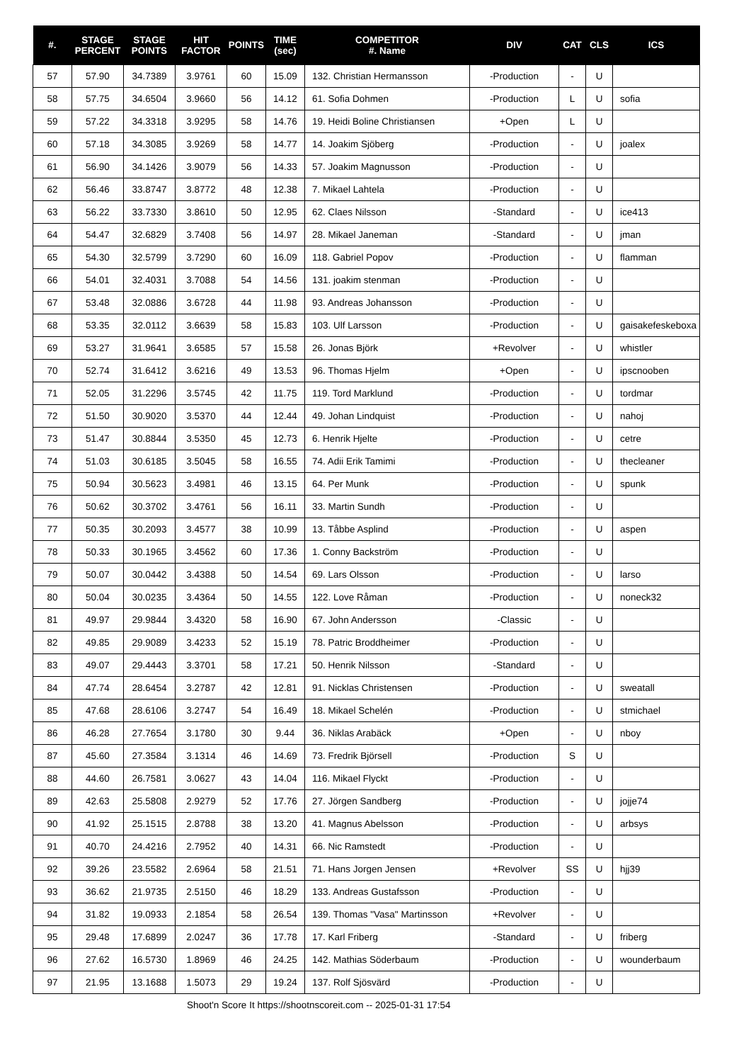| #. | STAGE PERCENT | STAGE POINTS | HIT FACTOR | POINTS | TIME (sec) | COMPETITOR #. Name | DIV | CAT | CLS | ICS |
| --- | --- | --- | --- | --- | --- | --- | --- | --- | --- | --- |
| 57 | 57.90 | 34.7389 | 3.9761 | 60 | 15.09 | 132. Christian Hermansson | -Production | - | U | |
| 58 | 57.75 | 34.6504 | 3.9660 | 56 | 14.12 | 61. Sofia Dohmen | -Production | L | U | sofia |
| 59 | 57.22 | 34.3318 | 3.9295 | 58 | 14.76 | 19. Heidi Boline Christiansen | +Open | L | U | |
| 60 | 57.18 | 34.3085 | 3.9269 | 58 | 14.77 | 14. Joakim Sjöberg | -Production | - | U | joalex |
| 61 | 56.90 | 34.1426 | 3.9079 | 56 | 14.33 | 57. Joakim Magnusson | -Production | - | U | |
| 62 | 56.46 | 33.8747 | 3.8772 | 48 | 12.38 | 7. Mikael Lahtela | -Production | - | U | |
| 63 | 56.22 | 33.7330 | 3.8610 | 50 | 12.95 | 62. Claes Nilsson | -Standard | - | U | ice413 |
| 64 | 54.47 | 32.6829 | 3.7408 | 56 | 14.97 | 28. Mikael Janeman | -Standard | - | U | jman |
| 65 | 54.30 | 32.5799 | 3.7290 | 60 | 16.09 | 118. Gabriel Popov | -Production | - | U | flamman |
| 66 | 54.01 | 32.4031 | 3.7088 | 54 | 14.56 | 131. joakim stenman | -Production | - | U | |
| 67 | 53.48 | 32.0886 | 3.6728 | 44 | 11.98 | 93. Andreas Johansson | -Production | - | U | |
| 68 | 53.35 | 32.0112 | 3.6639 | 58 | 15.83 | 103. Ulf Larsson | -Production | - | U | gaisakefeskeboxa |
| 69 | 53.27 | 31.9641 | 3.6585 | 57 | 15.58 | 26. Jonas Björk | +Revolver | - | U | whistler |
| 70 | 52.74 | 31.6412 | 3.6216 | 49 | 13.53 | 96. Thomas Hjelm | +Open | - | U | ipscnooben |
| 71 | 52.05 | 31.2296 | 3.5745 | 42 | 11.75 | 119. Tord Marklund | -Production | - | U | tordmar |
| 72 | 51.50 | 30.9020 | 3.5370 | 44 | 12.44 | 49. Johan Lindquist | -Production | - | U | nahoj |
| 73 | 51.47 | 30.8844 | 3.5350 | 45 | 12.73 | 6. Henrik Hjelte | -Production | - | U | cetre |
| 74 | 51.03 | 30.6185 | 3.5045 | 58 | 16.55 | 74. Adii Erik Tamimi | -Production | - | U | thecleaner |
| 75 | 50.94 | 30.5623 | 3.4981 | 46 | 13.15 | 64. Per Munk | -Production | - | U | spunk |
| 76 | 50.62 | 30.3702 | 3.4761 | 56 | 16.11 | 33. Martin Sundh | -Production | - | U | |
| 77 | 50.35 | 30.2093 | 3.4577 | 38 | 10.99 | 13. Tåbbe Asplind | -Production | - | U | aspen |
| 78 | 50.33 | 30.1965 | 3.4562 | 60 | 17.36 | 1. Conny Backström | -Production | - | U | |
| 79 | 50.07 | 30.0442 | 3.4388 | 50 | 14.54 | 69. Lars Olsson | -Production | - | U | larso |
| 80 | 50.04 | 30.0235 | 3.4364 | 50 | 14.55 | 122. Love Råman | -Production | - | U | noneck32 |
| 81 | 49.97 | 29.9844 | 3.4320 | 58 | 16.90 | 67. John Andersson | -Classic | - | U | |
| 82 | 49.85 | 29.9089 | 3.4233 | 52 | 15.19 | 78. Patric Broddheimer | -Production | - | U | |
| 83 | 49.07 | 29.4443 | 3.3701 | 58 | 17.21 | 50. Henrik Nilsson | -Standard | - | U | |
| 84 | 47.74 | 28.6454 | 3.2787 | 42 | 12.81 | 91. Nicklas Christensen | -Production | - | U | sweatall |
| 85 | 47.68 | 28.6106 | 3.2747 | 54 | 16.49 | 18. Mikael Schelén | -Production | - | U | stmichael |
| 86 | 46.28 | 27.7654 | 3.1780 | 30 | 9.44 | 36. Niklas Arabäck | +Open | - | U | nboy |
| 87 | 45.60 | 27.3584 | 3.1314 | 46 | 14.69 | 73. Fredrik Björsell | -Production | S | U | |
| 88 | 44.60 | 26.7581 | 3.0627 | 43 | 14.04 | 116. Mikael Flyckt | -Production | - | U | |
| 89 | 42.63 | 25.5808 | 2.9279 | 52 | 17.76 | 27. Jörgen Sandberg | -Production | - | U | jojje74 |
| 90 | 41.92 | 25.1515 | 2.8788 | 38 | 13.20 | 41. Magnus Abelsson | -Production | - | U | arbsys |
| 91 | 40.70 | 24.4216 | 2.7952 | 40 | 14.31 | 66. Nic Ramstedt | -Production | - | U | |
| 92 | 39.26 | 23.5582 | 2.6964 | 58 | 21.51 | 71. Hans Jorgen Jensen | +Revolver | SS | U | hjj39 |
| 93 | 36.62 | 21.9735 | 2.5150 | 46 | 18.29 | 133. Andreas Gustafsson | -Production | - | U | |
| 94 | 31.82 | 19.0933 | 2.1854 | 58 | 26.54 | 139. Thomas "Vasa" Martinsson | +Revolver | - | U | |
| 95 | 29.48 | 17.6899 | 2.0247 | 36 | 17.78 | 17. Karl Friberg | -Standard | - | U | friberg |
| 96 | 27.62 | 16.5730 | 1.8969 | 46 | 24.25 | 142. Mathias Söderbaum | -Production | - | U | wounderbaum |
| 97 | 21.95 | 13.1688 | 1.5073 | 29 | 19.24 | 137. Rolf Sjösvärd | -Production | - | U | |
Shoot'n Score It https://shootnscoreit.com -- 2025-01-31 17:54